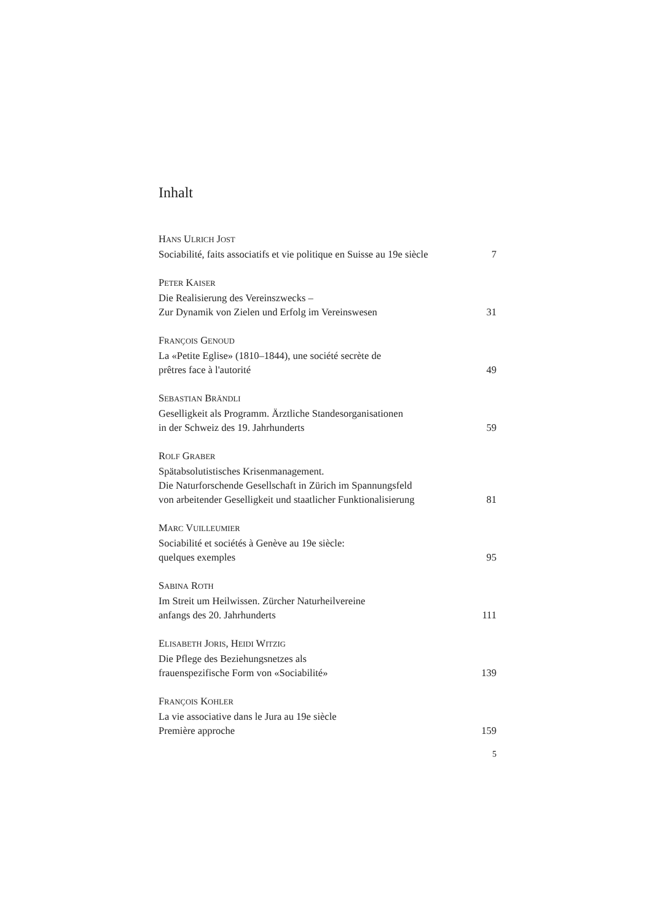Inhalt
HANS ULRICH JOST
Sociabilité, faits associatifs et vie politique en Suisse au 19e siècle 7
PETER KAISER
Die Realisierung des Vereinszwecks –
Zur Dynamik von Zielen und Erfolg im Vereinswesen 31
FRANÇOIS GENOUD
La «Petite Eglise» (1810–1844), une société secrète de
prêtres face à l'autorité 49
SEBASTIAN BRÄNDLI
Geselligkeit als Programm. Ärztliche Standesorganisationen
in der Schweiz des 19. Jahrhunderts 59
ROLF GRABER
Spätabsolutistisches Krisenmanagement.
Die Naturforschende Gesellschaft in Zürich im Spannungsfeld
von arbeitender Geselligkeit und staatlicher Funktionalisierung 81
MARC VUILLEUMIER
Sociabilité et sociétés à Genève au 19e siècle:
quelques exemples 95
SABINA ROTH
Im Streit um Heilwissen. Zürcher Naturheilvereine
anfangs des 20. Jahrhunderts 111
ELISABETH JORIS, HEIDI WITZIG
Die Pflege des Beziehungsnetzes als
frauenspezifische Form von «Sociabilité» 139
FRANÇOIS KOHLER
La vie associative dans le Jura au 19e siècle
Première approche 159
5